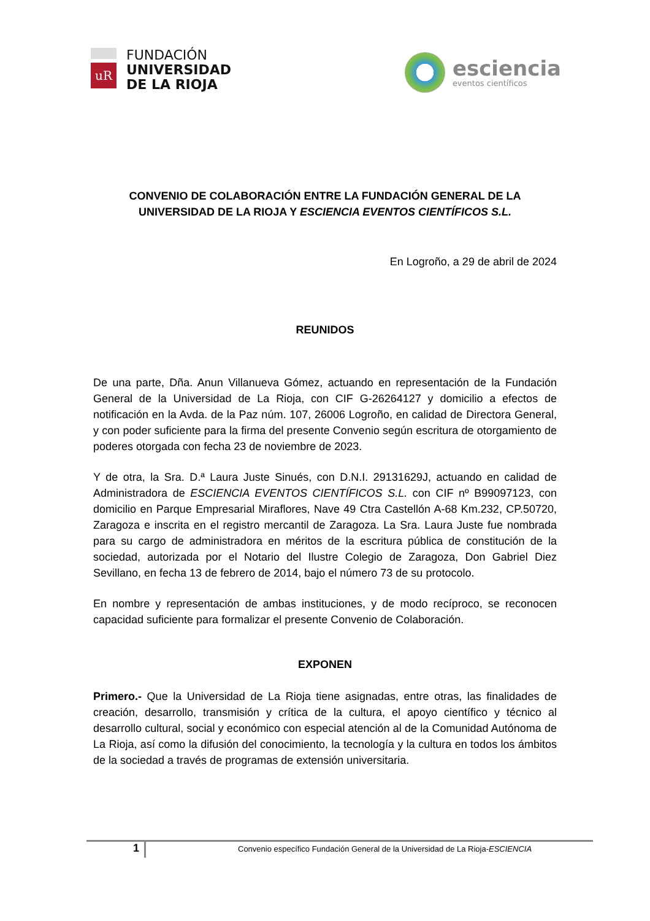uR
FUNDACIÓN
UNIVERSIDAD
DE LA RIOJA
esciencia
eventos científicos
CONVENIO DE COLABORACIÓN ENTRE LA FUNDACIÓN GENERAL DE LA UNIVERSIDAD DE LA RIOJA Y ESCIENCIA EVENTOS CIENTÍFICOS S.L.
En Logroño, a 29 de abril de 2024
REUNIDOS
De una parte, Dña. Anun Villanueva Gómez, actuando en representación de la Fundación General de la Universidad de La Rioja, con CIF G-26264127 y domicilio a efectos de notificación en la Avda. de la Paz núm. 107, 26006 Logroño, en calidad de Directora General, y con poder suficiente para la firma del presente Convenio según escritura de otorgamiento de poderes otorgada con fecha 23 de noviembre de 2023.
Y de otra, la Sra. D.ª Laura Juste Sinués, con D.N.I. 29131629J, actuando en calidad de Administradora de ESCIENCIA EVENTOS CIENTÍFICOS S.L. con CIF nº B99097123, con domicilio en Parque Empresarial Miraflores, Nave 49 Ctra Castellón A-68 Km.232, CP.50720, Zaragoza e inscrita en el registro mercantil de Zaragoza. La Sra. Laura Juste fue nombrada para su cargo de administradora en méritos de la escritura pública de constitución de la sociedad, autorizada por el Notario del Ilustre Colegio de Zaragoza, Don Gabriel Diez Sevillano, en fecha 13 de febrero de 2014, bajo el número 73 de su protocolo.
En nombre y representación de ambas instituciones, y de modo recíproco, se reconocen capacidad suficiente para formalizar el presente Convenio de Colaboración.
EXPONEN
Primero.- Que la Universidad de La Rioja tiene asignadas, entre otras, las finalidades de creación, desarrollo, transmisión y crítica de la cultura, el apoyo científico y técnico al desarrollo cultural, social y económico con especial atención al de la Comunidad Autónoma de La Rioja, así como la difusión del conocimiento, la tecnología y la cultura en todos los ámbitos de la sociedad a través de programas de extensión universitaria.
1
Convenio específico Fundación General de la Universidad de La Rioja-ESCIENCIA